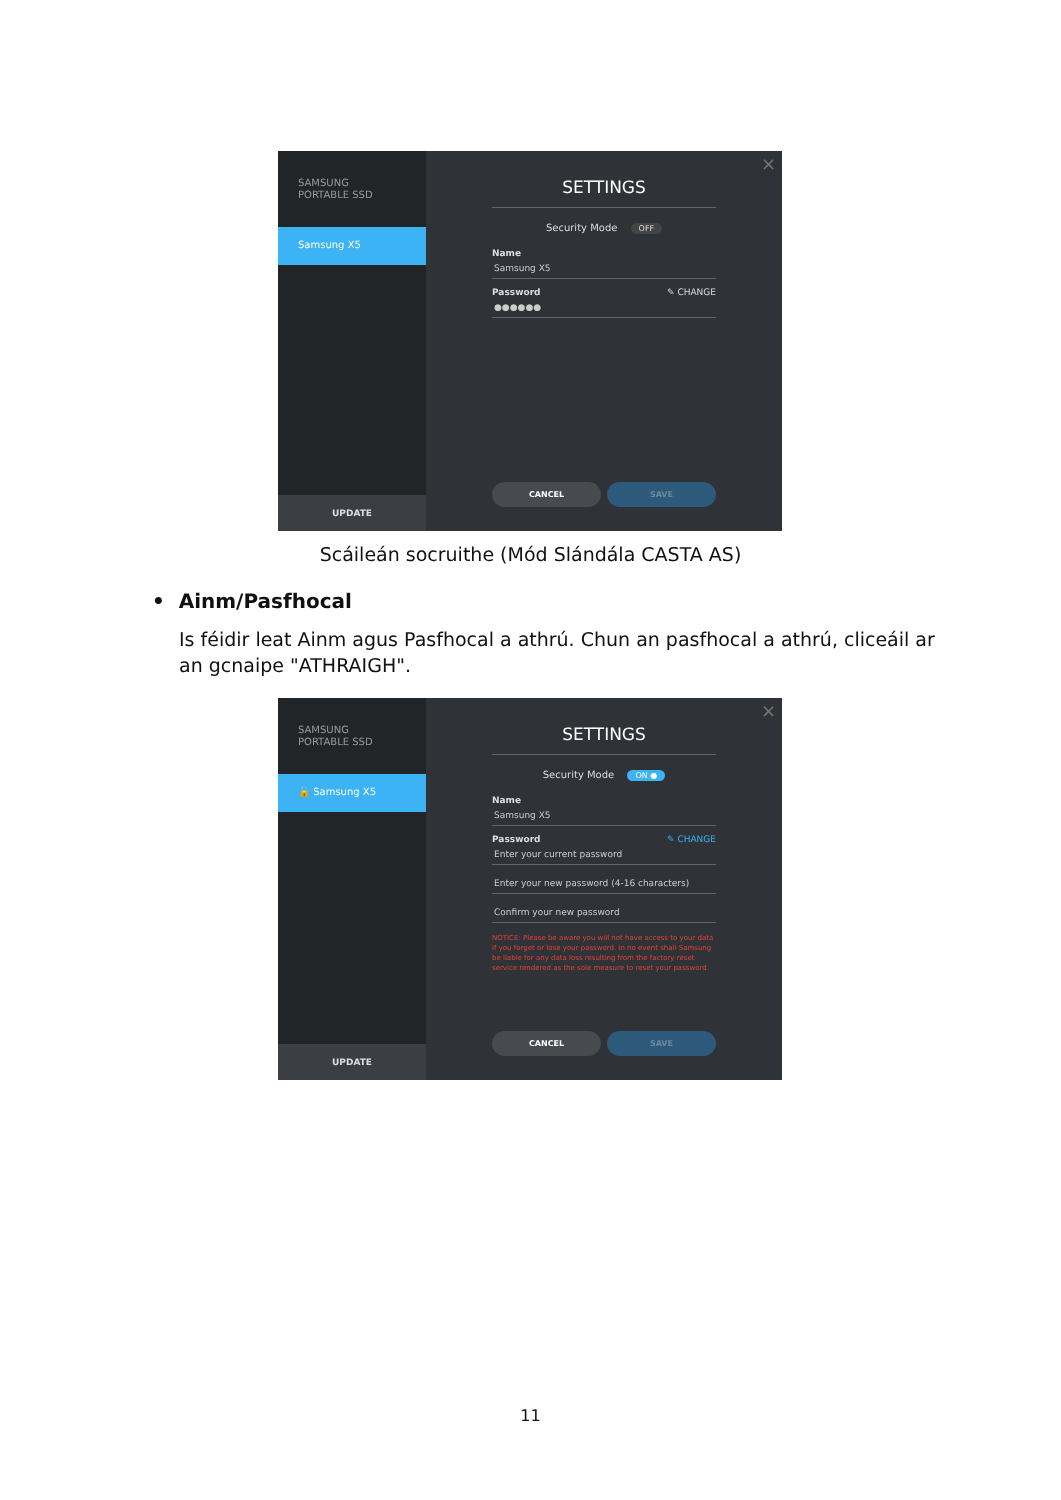SAMSUNG
PORTABLE SSD
Samsung X5
UPDATE
×
SETTINGS
Security Mode OFF
Name
Samsung X5
Password ✎ CHANGE
●●●●●●
CANCEL SAVE
Scáileán socruithe (Mód Slándála CASTA AS)
• Ainm/Pasfhocal
Is féidir leat Ainm agus Pasfhocal a athrú. Chun an pasfhocal a athrú, cliceáil ar an gcnaipe "ATHRAIGH".
SAMSUNG
PORTABLE SSD
🔓 Samsung X5
UPDATE
×
SETTINGS
Security Mode ON ●
Name
Samsung X5
Password ✎ CHANGE
Enter your current password
Enter your new password (4-16 characters)
Confirm your new password
NOTICE: Please be aware you will not have access to your data if you forget or lose your password. In no event shall Samsung be liable for any data loss resulting from the factory reset service rendered as the sole measure to reset your password.
CANCEL SAVE
11